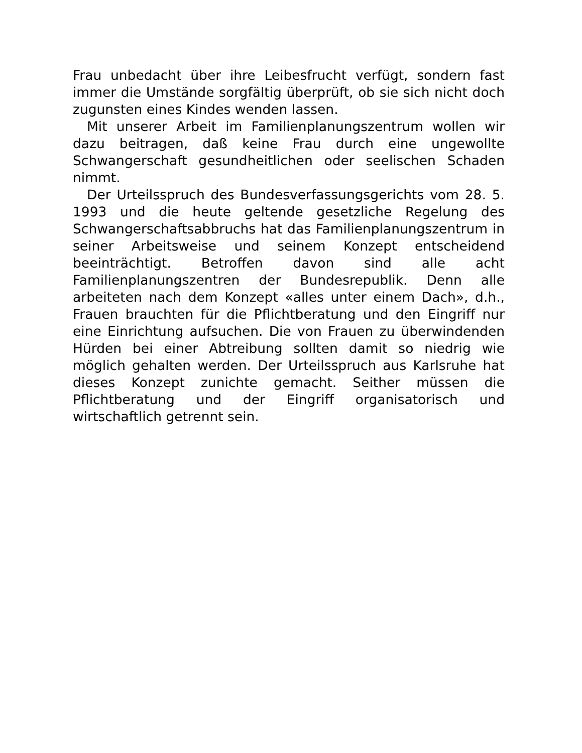Frau unbedacht über ihre Leibesfrucht verfügt, sondern fast immer die Umstände sorgfältig überprüft, ob sie sich nicht doch zugunsten eines Kindes wenden lassen.
Mit unserer Arbeit im Familienplanungszentrum wollen wir dazu beitragen, daß keine Frau durch eine ungewollte Schwangerschaft gesundheitlichen oder seelischen Schaden nimmt.
Der Urteilsspruch des Bundesverfassungsgerichts vom 28. 5. 1993 und die heute geltende gesetzliche Regelung des Schwangerschaftsabbruchs hat das Familienplanungszentrum in seiner Arbeitsweise und seinem Konzept entscheidend beeinträchtigt. Betroffen davon sind alle acht Familienplanungszentren der Bundesrepublik. Denn alle arbeiteten nach dem Konzept «alles unter einem Dach», d.h., Frauen brauchten für die Pflichtberatung und den Eingriff nur eine Einrichtung aufsuchen. Die von Frauen zu überwindenden Hürden bei einer Abtreibung sollten damit so niedrig wie möglich gehalten werden. Der Urteilsspruch aus Karlsruhe hat dieses Konzept zunichte gemacht. Seither müssen die Pflichtberatung und der Eingriff organisatorisch und wirtschaftlich getrennt sein.